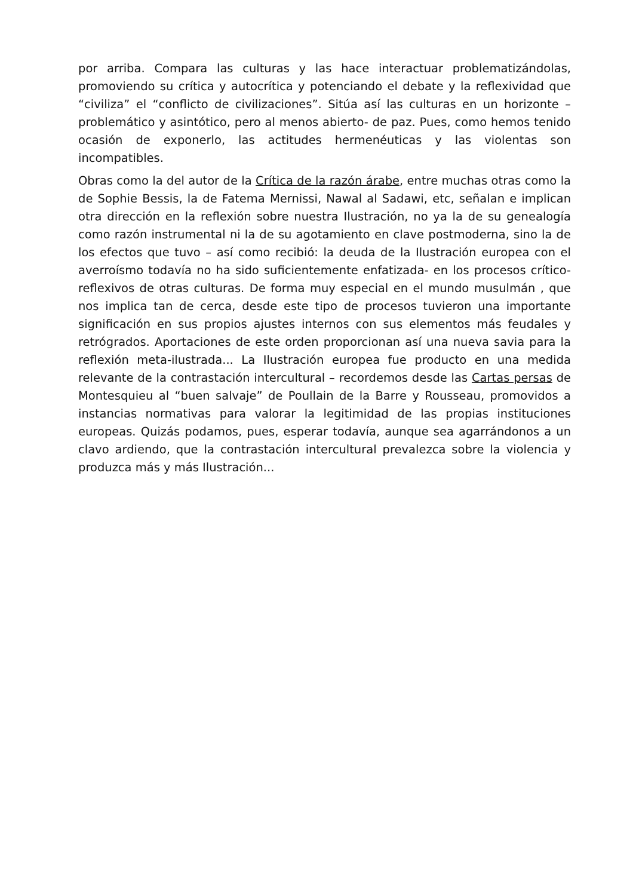por arriba. Compara las culturas y las hace interactuar problematizándolas, promoviendo su crítica y autocrítica y potenciando el debate y la reflexividad que “civiliza” el “conflicto de civilizaciones”. Sitúa así las culturas en un horizonte –problemático y asintótico, pero al menos abierto- de paz. Pues, como hemos tenido ocasión de exponerlo, las actitudes hermenéuticas y las violentas son incompatibles.
Obras como la del autor de la Crítica de la razón árabe, entre muchas otras como la de Sophie Bessis, la de Fatema Mernissi, Nawal al Sadawi, etc, señalan e implican otra dirección en la reflexión sobre nuestra Ilustración, no ya la de su genealogía como razón instrumental ni la de su agotamiento en clave postmoderna, sino la de los efectos que tuvo – así como recibió: la deuda de la Ilustración europea con el averroísmo todavía no ha sido suficientemente enfatizada- en los procesos crítico-reflexivos de otras culturas. De forma muy especial en el mundo musulmán , que nos implica tan de cerca, desde este tipo de procesos tuvieron una importante significación en sus propios ajustes internos con sus elementos más feudales y retrógrados. Aportaciones de este orden proporcionan así una nueva savia para la reflexión meta-ilustrada... La Ilustración europea fue producto en una medida relevante de la contrastación intercultural – recordemos desde las Cartas persas de Montesquieu al “buen salvaje” de Poullain de la Barre y Rousseau, promovidos a instancias normativas para valorar la legitimidad de las propias instituciones europeas. Quizás podamos, pues, esperar todavía, aunque sea agarrándonos a un clavo ardiendo, que la contrastación intercultural prevalezca sobre la violencia y produzca más y más Ilustración...